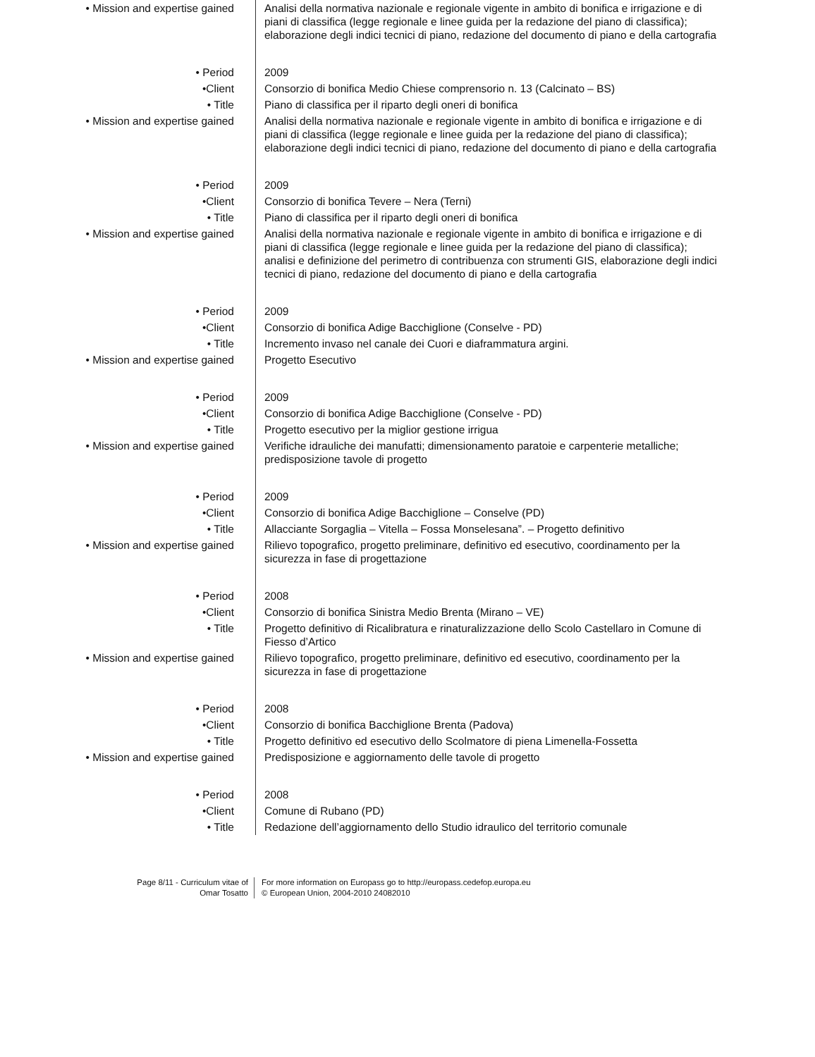| • Mission and expertise gained | Analisi della normativa nazionale e regionale vigente in ambito di bonifica e irrigazione e di piani di classifica (legge regionale e linee guida per la redazione del piano di classifica); elaborazione degli indici tecnici di piano, redazione del documento di piano e della cartografia |
| • Period | 2009 |
| •Client | Consorzio di bonifica Medio Chiese comprensorio n. 13 (Calcinato – BS) |
| • Title | Piano di classifica per il riparto degli oneri di bonifica |
| • Mission and expertise gained | Analisi della normativa nazionale e regionale vigente in ambito di bonifica e irrigazione e di piani di classifica (legge regionale e linee guida per la redazione del piano di classifica); elaborazione degli indici tecnici di piano, redazione del documento di piano e della cartografia |
| • Period | 2009 |
| •Client | Consorzio di bonifica Tevere – Nera (Terni) |
| • Title | Piano di classifica per il riparto degli oneri di bonifica |
| • Mission and expertise gained | Analisi della normativa nazionale e regionale vigente in ambito di bonifica e irrigazione e di piani di classifica (legge regionale e linee guida per la redazione del piano di classifica); analisi e definizione del perimetro di contribuenza con strumenti GIS, elaborazione degli indici tecnici di piano, redazione del documento di piano e della cartografia |
| • Period | 2009 |
| •Client | Consorzio di bonifica Adige Bacchiglione (Conselve - PD) |
| • Title | Incremento invaso nel canale dei Cuori e diaframmatura argini. |
| • Mission and expertise gained | Progetto Esecutivo |
| • Period | 2009 |
| •Client | Consorzio di bonifica Adige Bacchiglione (Conselve - PD) |
| • Title | Progetto esecutivo per la miglior gestione irrigua |
| • Mission and expertise gained | Verifiche idrauliche dei manufatti; dimensionamento paratoie e carpenterie metalliche; predisposizione tavole di progetto |
| • Period | 2009 |
| •Client | Consorzio di bonifica Adige Bacchiglione – Conselve (PD) |
| • Title | Allacciante Sorgaglia – Vitella – Fossa Monselesana”. – Progetto definitivo |
| • Mission and expertise gained | Rilievo topografico, progetto preliminare, definitivo ed esecutivo, coordinamento per la sicurezza in fase di progettazione |
| • Period | 2008 |
| •Client | Consorzio di bonifica Sinistra Medio Brenta (Mirano – VE) |
| • Title | Progetto definitivo di Ricalibratura e rinaturalizzazione dello Scolo Castellaro in Comune di Fiesso d’Artico |
| • Mission and expertise gained | Rilievo topografico, progetto preliminare, definitivo ed esecutivo, coordinamento per la sicurezza in fase di progettazione |
| • Period | 2008 |
| •Client | Consorzio di bonifica Bacchiglione Brenta (Padova) |
| • Title | Progetto definitivo ed esecutivo dello Scolmatore di piena Limenella-Fossetta |
| • Mission and expertise gained | Predisposizione e aggiornamento delle tavole di progetto |
| • Period | 2008 |
| •Client | Comune di Rubano (PD) |
| • Title | Redazione dell’aggiornamento dello Studio idraulico del territorio comunale |
Page 8/11 - Curriculum vitae of
Omar Tosatto
For more information on Europass go to http://europass.cedefop.europa.eu
© European Union, 2004-2010 24082010